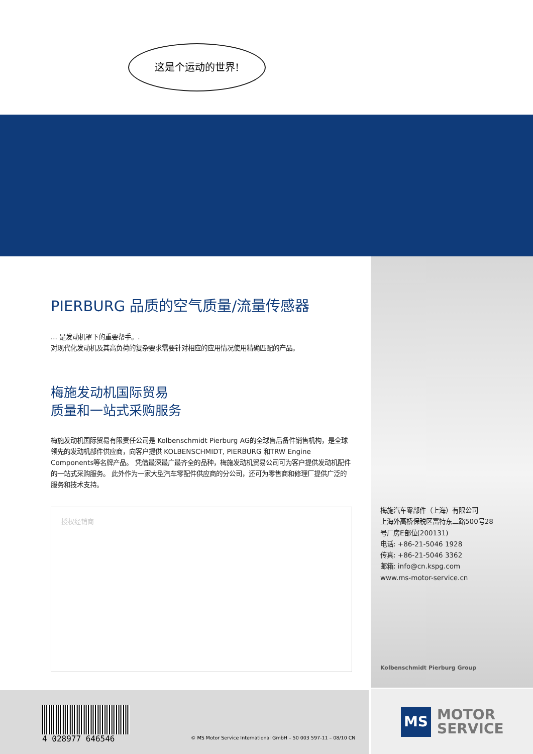这是个运动的世界!
PIERBURG 品质的空气质量/流量传感器
... 是发动机罩下的重要帮手。.
对现代化发动机及其高负荷的复杂要求需要针对相应的应用情况使用精确匹配的产品。
梅施发动机国际贸易
质量和一站式采购服务
梅施发动机国际贸易有限责任公司是 Kolbenschmidt Pierburg AG的全球售后备件销售机构，是全球领先的发动机部件供应商，向客户提供 KOLBENSCHMIDT, PIERBURG 和TRW Engine Components等名牌产品。 凭借最深最广最齐全的品种，梅施发动机贸易公司可为客户提供发动机配件的一站式采购服务。 此外作为一家大型汽车零配件供应商的分公司，还可为零售商和修理厂提供广泛的服务和技术支持。
授权经销商
梅施汽车零部件（上海）有限公司
上海外高桥保税区富特东二路500号28
号厂房E部位(200131)
电话: +86-21-5046 1928
传真: +86-21-5046 3362
邮箱: info@cn.kspg.com
www.ms-motor-service.cn
Kolbenschmidt Pierburg Group
4 028977 646546
© MS Motor Service International GmbH – 50 003 597-11 – 08/10 CN
MS
MOTOR
SERVICE